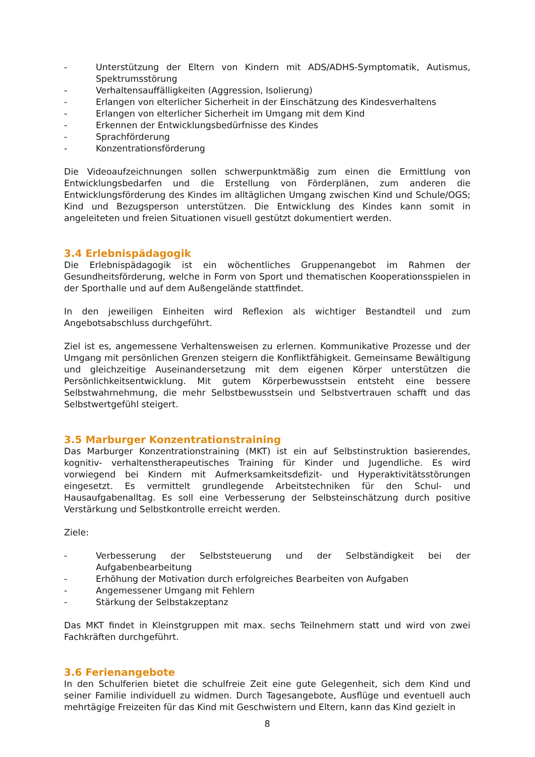- Unterstützung der Eltern von Kindern mit ADS/ADHS-Symptomatik, Autismus, Spektrumsstörung
- Verhaltensauffälligkeiten (Aggression, Isolierung)
- Erlangen von elterlicher Sicherheit in der Einschätzung des Kindesverhaltens
- Erlangen von elterlicher Sicherheit im Umgang mit dem Kind
- Erkennen der Entwicklungsbedürfnisse des Kindes
- Sprachförderung
- Konzentrationsförderung
Die Videoaufzeichnungen sollen schwerpunktmäßig zum einen die Ermittlung von Entwicklungsbedarfen und die Erstellung von Förderplänen, zum anderen die Entwicklungsförderung des Kindes im alltäglichen Umgang zwischen Kind und Schule/OGS; Kind und Bezugsperson unterstützen. Die Entwicklung des Kindes kann somit in angeleiteten und freien Situationen visuell gestützt dokumentiert werden.
3.4 Erlebnispädagogik
Die Erlebnispädagogik ist ein wöchentliches Gruppenangebot im Rahmen der Gesundheitsförderung, welche in Form von Sport und thematischen Kooperationsspielen in der Sporthalle und auf dem Außengelände stattfindet.
In den jeweiligen Einheiten wird Reflexion als wichtiger Bestandteil und zum Angebotsabschluss durchgeführt.
Ziel ist es, angemessene Verhaltensweisen zu erlernen. Kommunikative Prozesse und der Umgang mit persönlichen Grenzen steigern die Konfliktfähigkeit. Gemeinsame Bewältigung und gleichzeitige Auseinandersetzung mit dem eigenen Körper unterstützen die Persönlichkeitsentwicklung. Mit gutem Körperbewusstsein entsteht eine bessere Selbstwahrnehmung, die mehr Selbstbewusstsein und Selbstvertrauen schafft und das Selbstwertgefühl steigert.
3.5 Marburger Konzentrationstraining
Das Marburger Konzentrationstraining (MKT) ist ein auf Selbstinstruktion basierendes, kognitiv- verhaltenstherapeutisches Training für Kinder und Jugendliche. Es wird vorwiegend bei Kindern mit Aufmerksamkeitsdefizit- und Hyperaktivitätsstörungen eingesetzt. Es vermittelt grundlegende Arbeitstechniken für den Schul- und Hausaufgabenalltag. Es soll eine Verbesserung der Selbsteinschätzung durch positive Verstärkung und Selbstkontrolle erreicht werden.
Ziele:
- Verbesserung der Selbststeuerung und der Selbständigkeit bei der Aufgabenbearbeitung
- Erhöhung der Motivation durch erfolgreiches Bearbeiten von Aufgaben
- Angemessener Umgang mit Fehlern
- Stärkung der Selbstakzeptanz
Das MKT findet in Kleinstgruppen mit max. sechs Teilnehmern statt und wird von zwei Fachkräften durchgeführt.
3.6 Ferienangebote
In den Schulferien bietet die schulfreie Zeit eine gute Gelegenheit, sich dem Kind und seiner Familie individuell zu widmen. Durch Tagesangebote, Ausflüge und eventuell auch mehrtägige Freizeiten für das Kind mit Geschwistern und Eltern, kann das Kind gezielt in
8